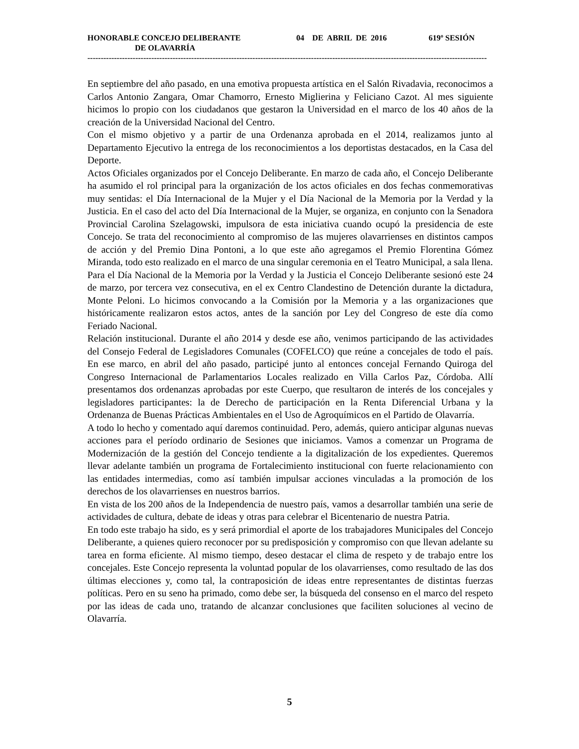HONORABLE CONCEJO DELIBERANTE 04 DE ABRIL DE 2016 619º SESIÓN
DE OLAVARRÍA
-------------------------------------------------------------------------------------------------------------------------------------------------------
En septiembre del año pasado, en una emotiva propuesta artística en el Salón Rivadavia, reconocimos a Carlos Antonio Zangara, Omar Chamorro, Ernesto Miglierina y Feliciano Cazot. Al mes siguiente hicimos lo propio con los ciudadanos que gestaron la Universidad en el marco de los 40 años de la creación de la Universidad Nacional del Centro.
Con el mismo objetivo y a partir de una Ordenanza aprobada en el 2014, realizamos junto al Departamento Ejecutivo la entrega de los reconocimientos a los deportistas destacados, en la Casa del Deporte.
Actos Oficiales organizados por el Concejo Deliberante. En marzo de cada año, el Concejo Deliberante ha asumido el rol principal para la organización de los actos oficiales en dos fechas conmemorativas muy sentidas: el Día Internacional de la Mujer y el Día Nacional de la Memoria por la Verdad y la Justicia. En el caso del acto del Día Internacional de la Mujer, se organiza, en conjunto con la Senadora Provincial Carolina Szelagowski, impulsora de esta iniciativa cuando ocupó la presidencia de este Concejo. Se trata del reconocimiento al compromiso de las mujeres olavarrienses en distintos campos de acción y del Premio Dina Pontoni, a lo que este año agregamos el Premio Florentina Gómez Miranda, todo esto realizado en el marco de una singular ceremonia en el Teatro Municipal, a sala llena.
Para el Día Nacional de la Memoria por la Verdad y la Justicia el Concejo Deliberante sesionó este 24 de marzo, por tercera vez consecutiva, en el ex Centro Clandestino de Detención durante la dictadura, Monte Peloni. Lo hicimos convocando a la Comisión por la Memoria y a las organizaciones que históricamente realizaron estos actos, antes de la sanción por Ley del Congreso de este día como Feriado Nacional.
Relación institucional. Durante el año 2014 y desde ese año, venimos participando de las actividades del Consejo Federal de Legisladores Comunales (COFELCO) que reúne a concejales de todo el país. En ese marco, en abril del año pasado, participé junto al entonces concejal Fernando Quiroga del Congreso Internacional de Parlamentarios Locales realizado en Villa Carlos Paz, Córdoba. Allí presentamos dos ordenanzas aprobadas por este Cuerpo, que resultaron de interés de los concejales y legisladores participantes: la de Derecho de participación en la Renta Diferencial Urbana y la Ordenanza de Buenas Prácticas Ambientales en el Uso de Agroquímicos en el Partido de Olavarría.
A todo lo hecho y comentado aquí daremos continuidad. Pero, además, quiero anticipar algunas nuevas acciones para el período ordinario de Sesiones que iniciamos. Vamos a comenzar un Programa de Modernización de la gestión del Concejo tendiente a la digitalización de los expedientes. Queremos llevar adelante también un programa de Fortalecimiento institucional con fuerte relacionamiento con las entidades intermedias, como así también impulsar acciones vinculadas a la promoción de los derechos de los olavarrienses en nuestros barrios.
En vista de los 200 años de la Independencia de nuestro país, vamos a desarrollar también una serie de actividades de cultura, debate de ideas y otras para celebrar el Bicentenario de nuestra Patria.
En todo este trabajo ha sido, es y será primordial el aporte de los trabajadores Municipales del Concejo Deliberante, a quienes quiero reconocer por su predisposición y compromiso con que llevan adelante su tarea en forma eficiente. Al mismo tiempo, deseo destacar el clima de respeto y de trabajo entre los concejales. Este Concejo representa la voluntad popular de los olavarrienses, como resultado de las dos últimas elecciones y, como tal, la contraposición de ideas entre representantes de distintas fuerzas políticas. Pero en su seno ha primado, como debe ser, la búsqueda del consenso en el marco del respeto por las ideas de cada uno, tratando de alcanzar conclusiones que faciliten soluciones al vecino de Olavarría.
5